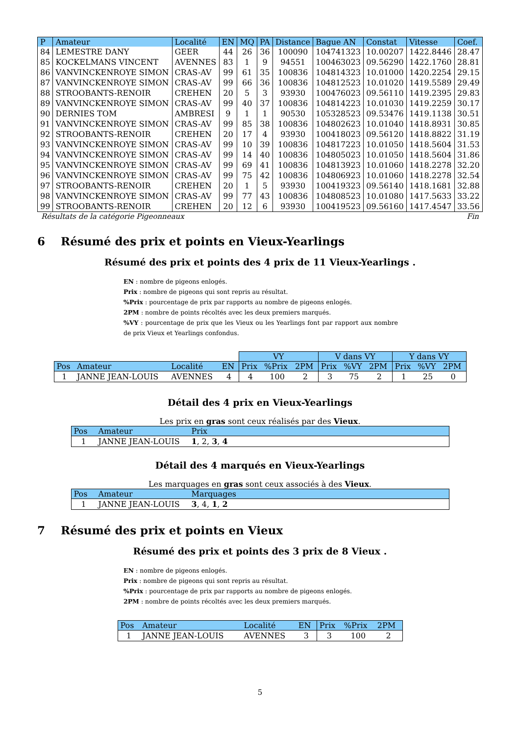| P | Amateur | Localité | EN | MQ | PA | Distance | Bague AN | Constat | Vitesse | Coef. |
| --- | --- | --- | --- | --- | --- | --- | --- | --- | --- | --- |
| 84 | LEMESTRE DANY | GEER | 44 | 26 | 36 | 100090 | 104741323 | 10.00207 | 1422.8446 | 28.47 |
| 85 | KOCKELMANS VINCENT | AVENNES | 83 | 1 | 9 | 94551 | 100463023 | 09.56290 | 1422.1760 | 28.81 |
| 86 | VANVINCKENROYE SIMON | CRAS-AV | 99 | 61 | 35 | 100836 | 104814323 | 10.01000 | 1420.2254 | 29.15 |
| 87 | VANVINCKENROYE SIMON | CRAS-AV | 99 | 66 | 36 | 100836 | 104812523 | 10.01020 | 1419.5589 | 29.49 |
| 88 | STROOBANTS-RENOIR | CREHEN | 20 | 5 | 3 | 93930 | 100476023 | 09.56110 | 1419.2395 | 29.83 |
| 89 | VANVINCKENROYE SIMON | CRAS-AV | 99 | 40 | 37 | 100836 | 104814223 | 10.01030 | 1419.2259 | 30.17 |
| 90 | DERNIES TOM | AMBRESI | 9 | 1 | 1 | 90530 | 105328523 | 09.53476 | 1419.1138 | 30.51 |
| 91 | VANVINCKENROYE SIMON | CRAS-AV | 99 | 85 | 38 | 100836 | 104802623 | 10.01040 | 1418.8931 | 30.85 |
| 92 | STROOBANTS-RENOIR | CREHEN | 20 | 17 | 4 | 93930 | 100418023 | 09.56120 | 1418.8822 | 31.19 |
| 93 | VANVINCKENROYE SIMON | CRAS-AV | 99 | 10 | 39 | 100836 | 104817223 | 10.01050 | 1418.5604 | 31.53 |
| 94 | VANVINCKENROYE SIMON | CRAS-AV | 99 | 14 | 40 | 100836 | 104805023 | 10.01050 | 1418.5604 | 31.86 |
| 95 | VANVINCKENROYE SIMON | CRAS-AV | 99 | 69 | 41 | 100836 | 104813923 | 10.01060 | 1418.2278 | 32.20 |
| 96 | VANVINCKENROYE SIMON | CRAS-AV | 99 | 75 | 42 | 100836 | 104806923 | 10.01060 | 1418.2278 | 32.54 |
| 97 | STROOBANTS-RENOIR | CREHEN | 20 | 1 | 5 | 93930 | 100419323 | 09.56140 | 1418.1681 | 32.88 |
| 98 | VANVINCKENROYE SIMON | CRAS-AV | 99 | 77 | 43 | 100836 | 104808523 | 10.01080 | 1417.5633 | 33.22 |
| 99 | STROOBANTS-RENOIR | CREHEN | 20 | 12 | 6 | 93930 | 100419523 | 09.56160 | 1417.4547 | 33.56 |
Résultats de la catégorie Pigeonneaux Fin
6 Résumé des prix et points en Vieux-Yearlings
Résumé des prix et points des 4 prix de 11 Vieux-Yearlings .
EN : nombre de pigeons enlogés.
Prix : nombre de pigeons qui sont repris au résultat.
%Prix : pourcentage de prix par rapports au nombre de pigeons enlogés.
2PM : nombre de points récoltés avec les deux premiers marqués.
%VY : pourcentage de prix que les Vieux ou les Yearlings font par rapport aux nombre de prix Vieux et Yearlings confondus.
| | | | | VY | | | V dans VY | | | Y dans VY | | |
| Pos | Amateur | Localité | EN | Prix | %Prix | 2PM | Prix | %VY | 2PM | Prix | %VY | 2PM |
| 1 | JANNE JEAN-LOUIS | AVENNES | 4 | 4 | 100 | 2 | 3 | 75 | 2 | 1 | 25 | 0 |
Détail des 4 prix en Vieux-Yearlings
Les prix en gras sont ceux réalisés par des Vieux.
| Pos | Amateur | Prix |
| --- | --- | --- |
| 1 | JANNE JEAN-LOUIS | 1 , 2, 3 , 4 |
Détail des 4 marqués en Vieux-Yearlings
Les marquages en gras sont ceux associés à des Vieux.
| Pos | Amateur | Marquages |
| --- | --- | --- |
| 1 | JANNE JEAN-LOUIS | 3 , 4, 1 , 2 |
7 Résumé des prix et points en Vieux
Résumé des prix et points des 3 prix de 8 Vieux .
EN : nombre de pigeons enlogés.
Prix : nombre de pigeons qui sont repris au résultat.
%Prix : pourcentage de prix par rapports au nombre de pigeons enlogés.
2PM : nombre de points récoltés avec les deux premiers marqués.
| Pos | Amateur | Localité | EN | Prix | %Prix | 2PM |
| --- | --- | --- | --- | --- | --- | --- |
| 1 | JANNE JEAN-LOUIS | AVENNES | 3 | 3 | 100 | 2 |
5